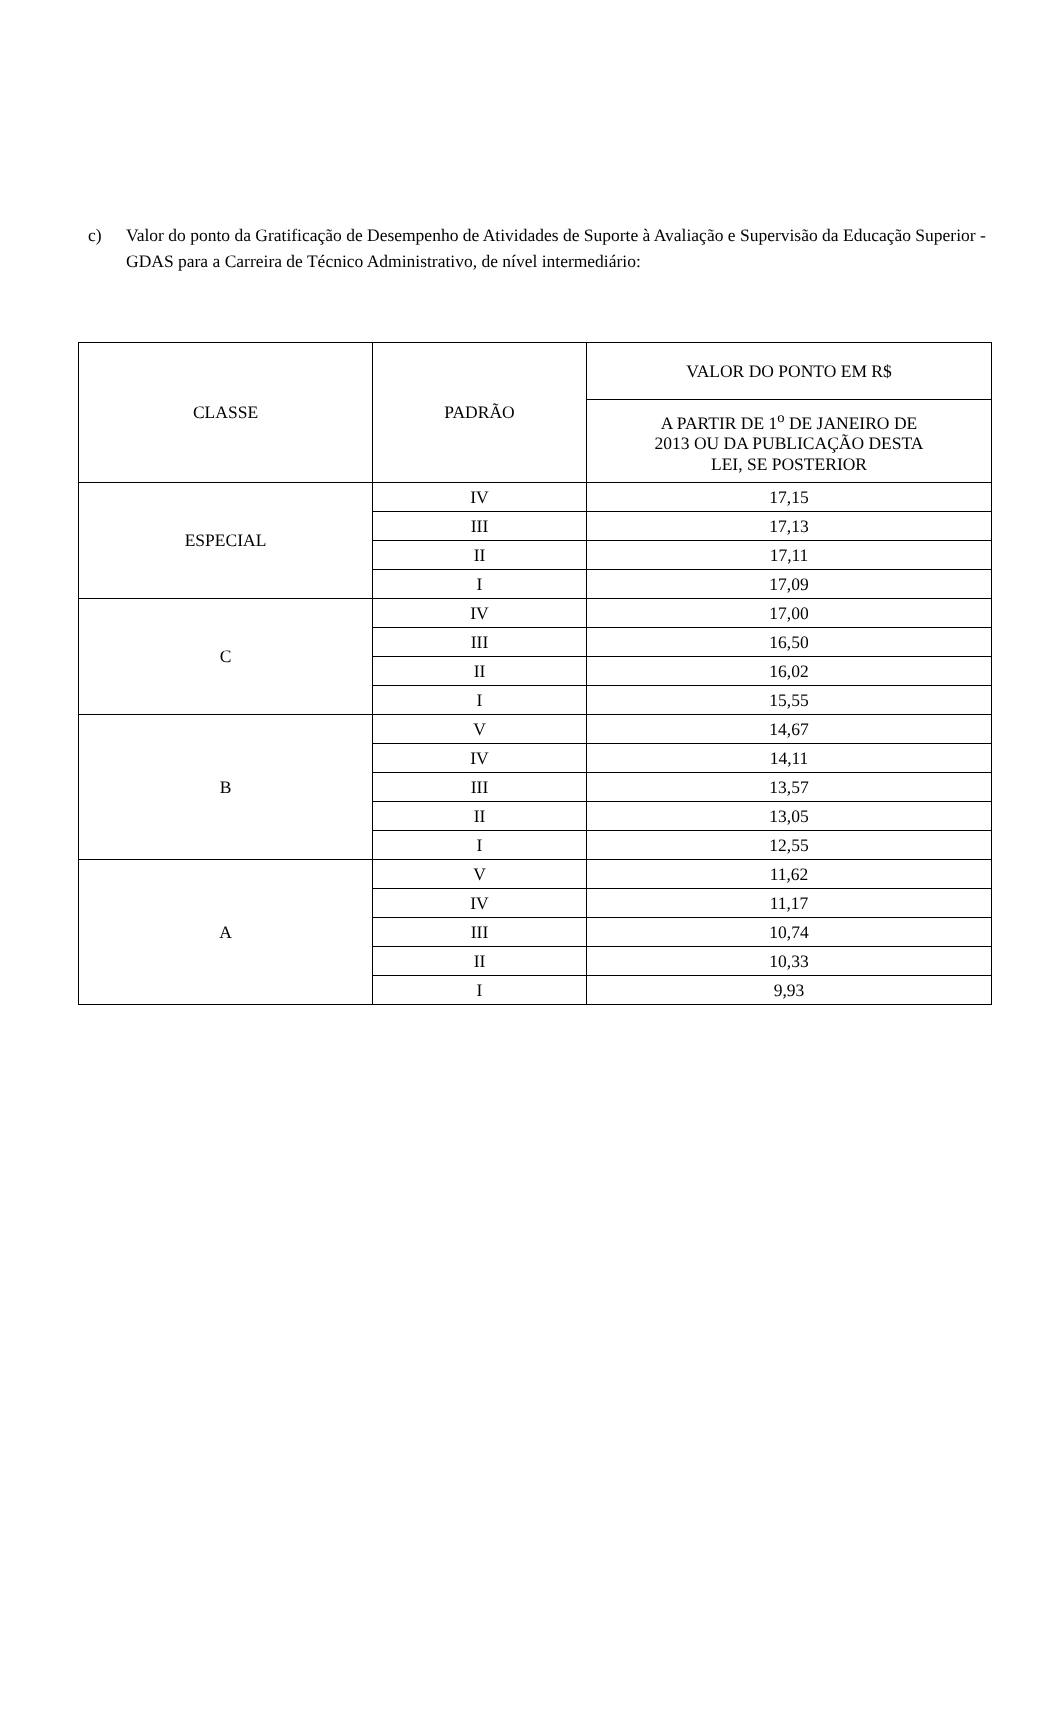c) Valor do ponto da Gratificação de Desempenho de Atividades de Suporte à Avaliação e Supervisão da Educação Superior - GDAS para a Carreira de Técnico Administrativo, de nível intermediário:
| CLASSE | PADRÃO | VALOR DO PONTO EM R$ |
| --- | --- | --- |
| | | A PARTIR DE 1<sup>o</sup> DE JANEIRO DE 2013 OU DA PUBLICAÇÃO DESTA LEI, SE POSTERIOR |
| ESPECIAL | IV | 17,15 |
| | III | 17,13 |
| | II | 17,11 |
| | I | 17,09 |
| C | IV | 17,00 |
| | III | 16,50 |
| | II | 16,02 |
| | I | 15,55 |
| B | V | 14,67 |
| | IV | 14,11 |
| | III | 13,57 |
| | II | 13,05 |
| | I | 12,55 |
| A | V | 11,62 |
| | IV | 11,17 |
| | III | 10,74 |
| | II | 10,33 |
| | I | 9,93 |